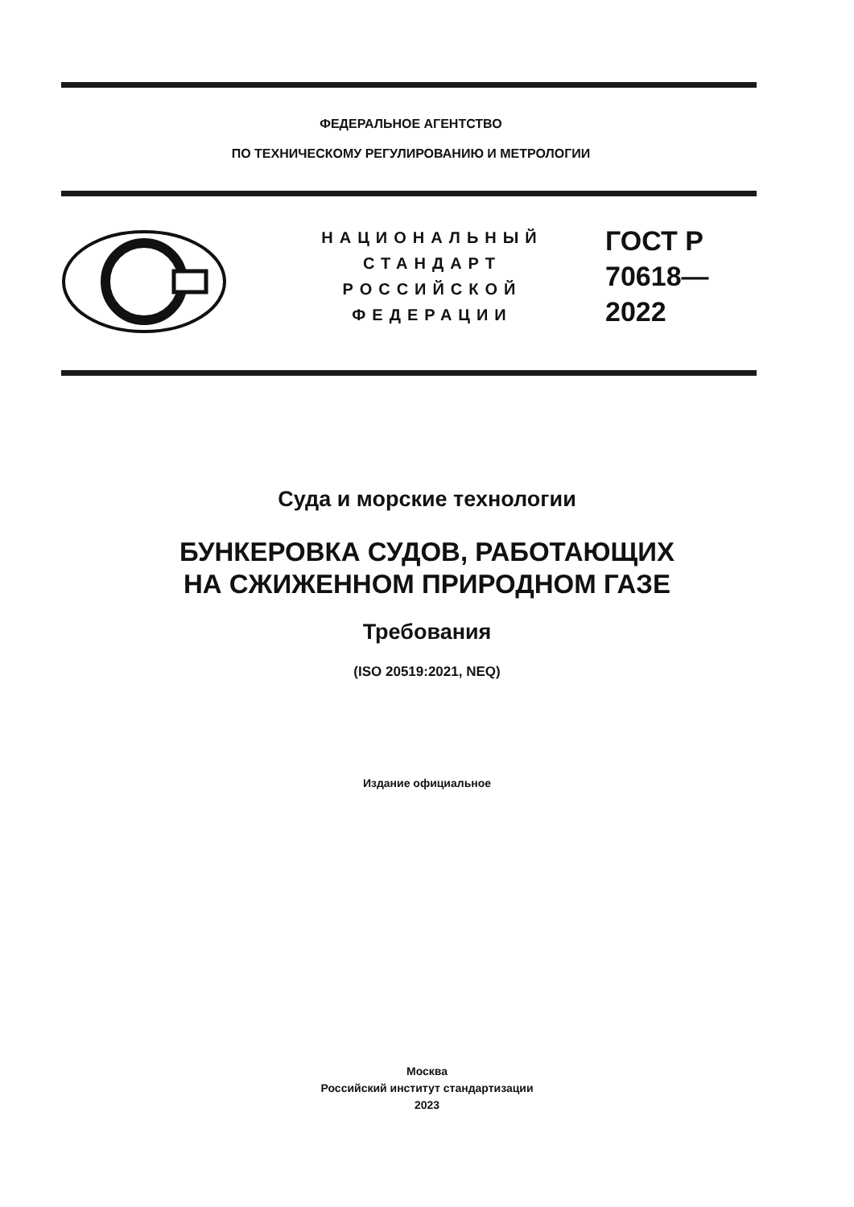ФЕДЕРАЛЬНОЕ АГЕНТСТВО
ПО ТЕХНИЧЕСКОМУ РЕГУЛИРОВАНИЮ И МЕТРОЛОГИИ
НАЦИОНАЛЬНЫЙ
СТАНДАРТ
РОССИЙСКОЙ
ФЕДЕРАЦИИ
ГОСТ Р
70618—
2022
Суда и морские технологии
БУНКЕРОВКА СУДОВ, РАБОТАЮЩИХ
НА СЖИЖЕННОМ ПРИРОДНОМ ГАЗЕ
Требования
(ISO 20519:2021, NEQ)
Издание официальное
Москва
Российский институт стандартизации
2023